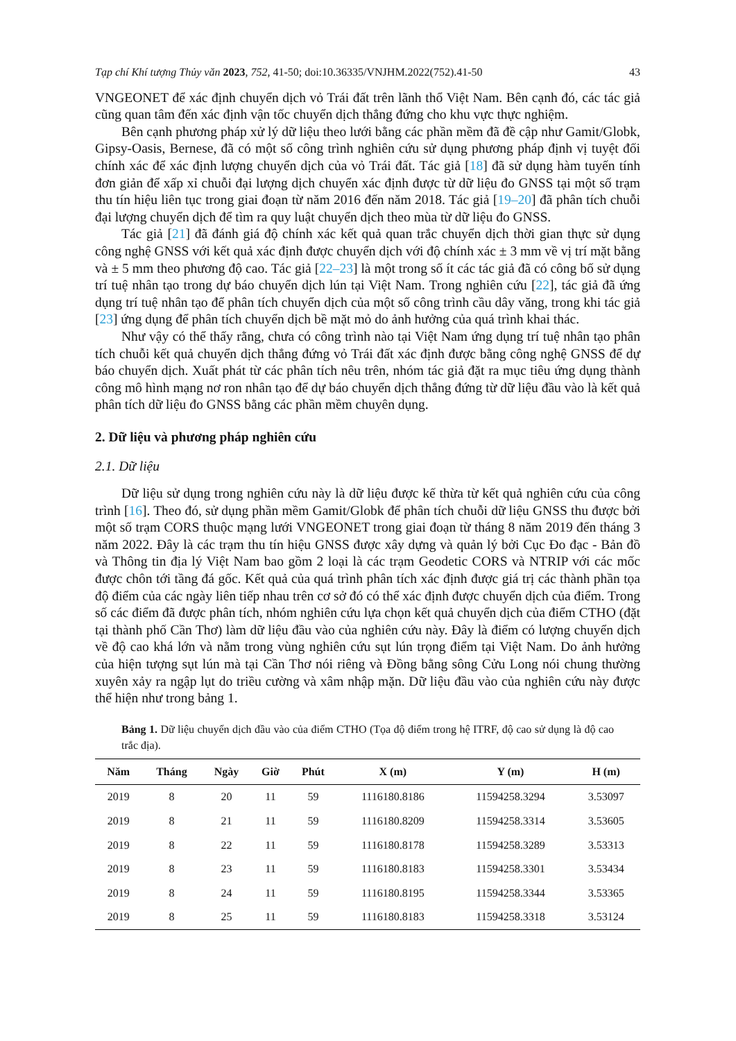Tạp chí Khí tượng Thủy văn 2023, 752, 41-50; doi:10.36335/VNJHM.2022(752).41-50 43
VNGEONET để xác định chuyển dịch vỏ Trái đất trên lãnh thổ Việt Nam. Bên cạnh đó, các tác giả cũng quan tâm đến xác định vận tốc chuyển dịch thẳng đứng cho khu vực thực nghiệm.
Bên cạnh phương pháp xử lý dữ liệu theo lưới bằng các phần mềm đã đề cập như Gamit/Globk, Gipsy-Oasis, Bernese, đã có một số công trình nghiên cứu sử dụng phương pháp định vị tuyệt đối chính xác để xác định lượng chuyển dịch của vỏ Trái đất. Tác giả [18] đã sử dụng hàm tuyến tính đơn giản để xấp xỉ chuỗi đại lượng dịch chuyển xác định được từ dữ liệu đo GNSS tại một số trạm thu tín hiệu liên tục trong giai đoạn từ năm 2016 đến năm 2018. Tác giả [19–20] đã phân tích chuỗi đại lượng chuyển dịch để tìm ra quy luật chuyển dịch theo mùa từ dữ liệu đo GNSS.
Tác giả [21] đã đánh giá độ chính xác kết quả quan trắc chuyển dịch thời gian thực sử dụng công nghệ GNSS với kết quả xác định được chuyển dịch với độ chính xác ± 3 mm về vị trí mặt bằng và ± 5 mm theo phương độ cao. Tác giả [22–23] là một trong số ít các tác giả đã có công bố sử dụng trí tuệ nhân tạo trong dự báo chuyển dịch lún tại Việt Nam. Trong nghiên cứu [22], tác giả đã ứng dụng trí tuệ nhân tạo để phân tích chuyển dịch của một số công trình cầu dây văng, trong khi tác giả [23] ứng dụng để phân tích chuyển dịch bề mặt mỏ do ảnh hưởng của quá trình khai thác.
Như vậy có thể thấy rằng, chưa có công trình nào tại Việt Nam ứng dụng trí tuệ nhân tạo phân tích chuỗi kết quả chuyển dịch thẳng đứng vỏ Trái đất xác định được bằng công nghệ GNSS để dự báo chuyển dịch. Xuất phát từ các phân tích nêu trên, nhóm tác giả đặt ra mục tiêu ứng dụng thành công mô hình mạng nơ ron nhân tạo để dự báo chuyển dịch thẳng đứng từ dữ liệu đầu vào là kết quả phân tích dữ liệu đo GNSS bằng các phần mềm chuyên dụng.
2. Dữ liệu và phương pháp nghiên cứu
2.1. Dữ liệu
Dữ liệu sử dụng trong nghiên cứu này là dữ liệu được kế thừa từ kết quả nghiên cứu của công trình [16]. Theo đó, sử dụng phần mềm Gamit/Globk để phân tích chuỗi dữ liệu GNSS thu được bởi một số trạm CORS thuộc mạng lưới VNGEONET trong giai đoạn từ tháng 8 năm 2019 đến tháng 3 năm 2022. Đây là các trạm thu tín hiệu GNSS được xây dựng và quản lý bởi Cục Đo đạc - Bản đồ và Thông tin địa lý Việt Nam bao gồm 2 loại là các trạm Geodetic CORS và NTRIP với các mốc được chôn tới tầng đá gốc. Kết quả của quá trình phân tích xác định được giá trị các thành phần tọa độ điểm của các ngày liên tiếp nhau trên cơ sở đó có thể xác định được chuyển dịch của điểm. Trong số các điểm đã được phân tích, nhóm nghiên cứu lựa chọn kết quả chuyển dịch của điểm CTHO (đặt tại thành phố Cần Thơ) làm dữ liệu đầu vào của nghiên cứu này. Đây là điểm có lượng chuyển dịch về độ cao khá lớn và nằm trong vùng nghiên cứu sụt lún trọng điểm tại Việt Nam. Do ảnh hưởng của hiện tượng sụt lún mà tại Cần Thơ nói riêng và Đồng bằng sông Cửu Long nói chung thường xuyên xảy ra ngập lụt do triều cường và xâm nhập mặn. Dữ liệu đầu vào của nghiên cứu này được thể hiện như trong bảng 1.
Bảng 1. Dữ liệu chuyển dịch đầu vào của điểm CTHO (Tọa độ điểm trong hệ ITRF, độ cao sử dụng là độ cao trắc địa).
| Năm | Tháng | Ngày | Giờ | Phút | X (m) | Y (m) | H (m) |
| --- | --- | --- | --- | --- | --- | --- | --- |
| 2019 | 8 | 20 | 11 | 59 | 1116180.8186 | 11594258.3294 | 3.53097 |
| 2019 | 8 | 21 | 11 | 59 | 1116180.8209 | 11594258.3314 | 3.53605 |
| 2019 | 8 | 22 | 11 | 59 | 1116180.8178 | 11594258.3289 | 3.53313 |
| 2019 | 8 | 23 | 11 | 59 | 1116180.8183 | 11594258.3301 | 3.53434 |
| 2019 | 8 | 24 | 11 | 59 | 1116180.8195 | 11594258.3344 | 3.53365 |
| 2019 | 8 | 25 | 11 | 59 | 1116180.8183 | 11594258.3318 | 3.53124 |